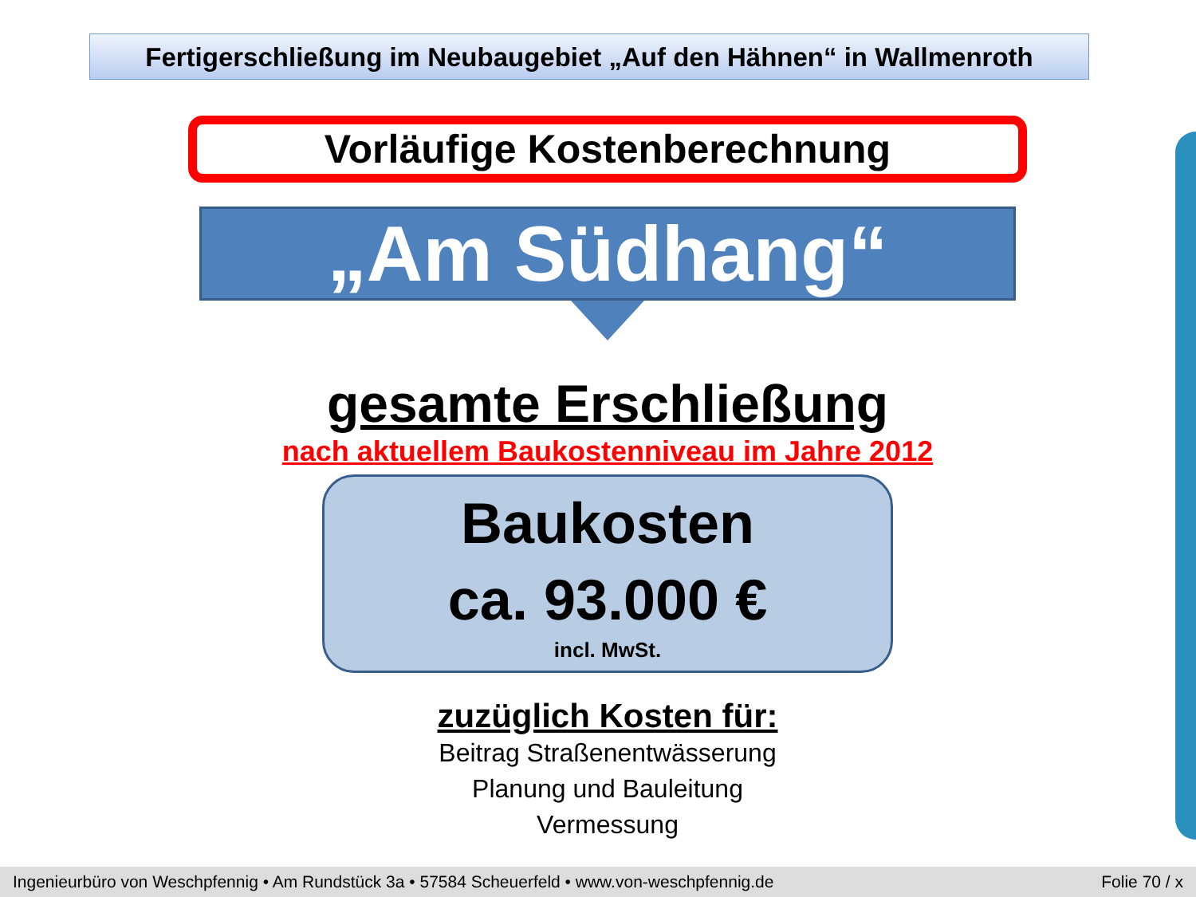Fertigerschließung im Neubaugebiet „Auf den Hähnen“ in Wallmenroth
Vorläufige Kostenberechnung
„Am Südhang“
gesamte Erschließung
nach aktuellem Baukostenniveau im Jahre 2012
Baukosten
ca. 93.000 €
incl. MwSt.
zuzüglich Kosten für:
Beitrag Straßenentwässerung
Planung und Bauleitung
Vermessung
Ingenieurbüro von Weschpfennig • Am Rundstück 3a • 57584 Scheuerfeld • www.von-weschpfennig.de Folie 70 / x